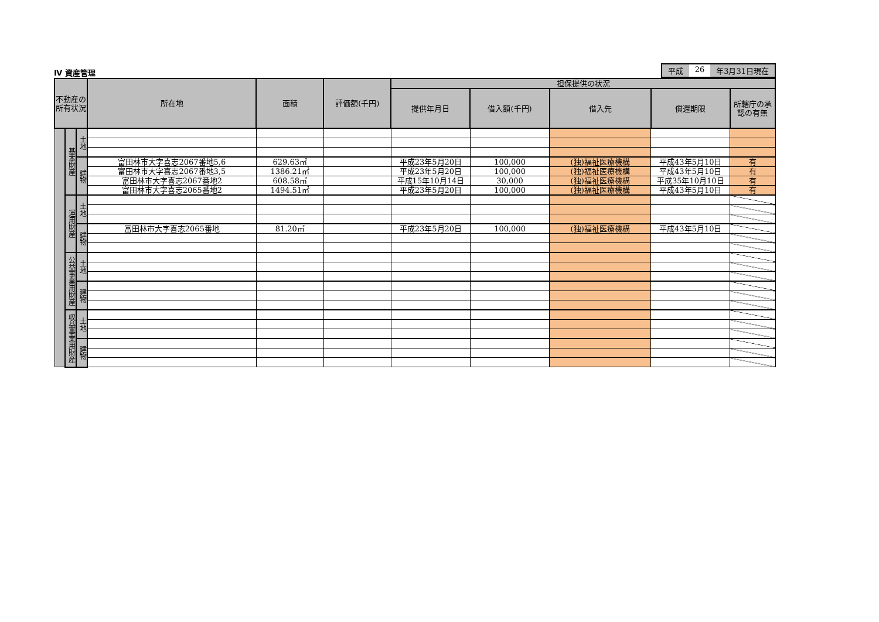Ⅳ 資産管理
平成 26 年3月31日現在
| 不動産の所有状況 | | | 所在地 | 面積 | 評価額(千円) | 担保提供の状況 | | | | |
| --- | --- | --- | --- | --- | --- | --- | --- | --- | --- | --- |
| | | | | | | 提供年月日 | 借入額(千円) | 借入先 | 償還期限 | 所轄庁の承認の有無 |
| | 基本財産 | 土地 | | | | | | | | |
| | | 建物 | 富田林市大字喜志2067番地5,6 | 629.63㎡ | | 平成23年5月20日 | 100,000 | (独)福祉医療機構 | 平成43年5月10日 | 有 |
| | | | 富田林市大字喜志2067番地3,5 | 1386.21㎡ | | 平成23年5月20日 | 100,000 | (独)福祉医療機構 | 平成43年5月10日 | 有 |
| | | | 富田林市大字喜志2067番地2 | 608.58㎡ | | 平成15年10月14日 | 30,000 | (独)福祉医療機構 | 平成35年10月10日 | 有 |
| | | | 富田林市大字喜志2065番地2 | 1494.51㎡ | | 平成23年5月20日 | 100,000 | (独)福祉医療機構 | 平成43年5月10日 | 有 |
| | 運用財産 | 土地 | | | | | | | | |
| | | 建物 | 富田林市大字喜志2065番地 | 81.20㎡ | | 平成23年5月20日 | 100,000 | (独)福祉医療機構 | 平成43年5月10日 | |
| | 公益事業用財産 | 土地 | | | | | | | | |
| | | 建物 | | | | | | | | |
| | 収益事業用財産 | 土地 | | | | | | | | |
| | | 建物 | | | | | | | | |